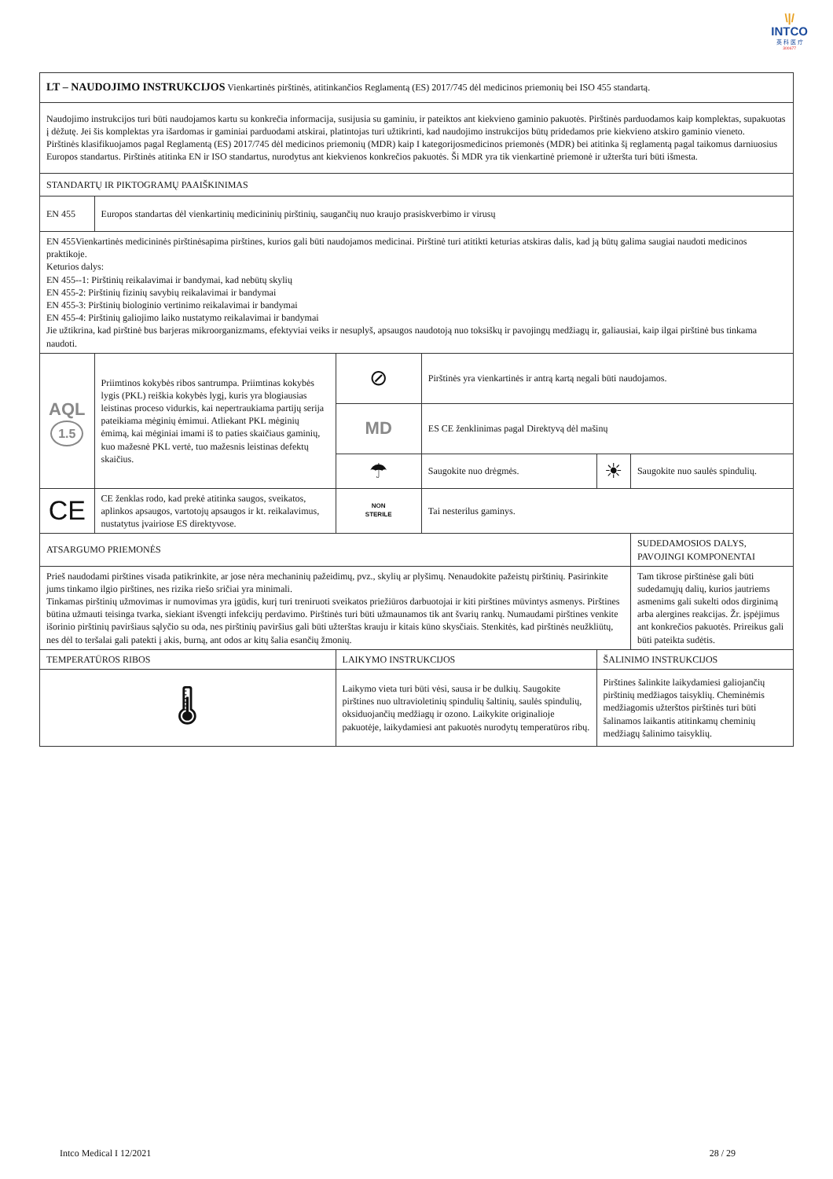\|/
INTCO
英 科 医 疗
300677
| LT – NAUDOJIMO INSTRUKCIJOS Vienkartinės pirštinės, atitinkančios Reglamentą (ES) 2017/745 dėl medicinos priemonių bei ISO 455 standartą. | | | | | |
| Naudojimo instrukcijos turi būti naudojamos kartu su konkrečia informacija, susijusia su gaminiu, ir pateiktos ant kiekvieno gaminio pakuotės. Pirštinės parduodamos kaip komplektas, supakuotas į dėžutę. Jei šis komplektas yra išardomas ir gaminiai parduodami atskirai, platintojas turi užtikrinti, kad naudojimo instrukcijos būtų pridedamos prie kiekvieno atskiro gaminio vieneto. Pirštinės klasifikuojamos pagal Reglamentą (ES) 2017/745 dėl medicinos priemonių (MDR) kaip I kategorijosmedicinos priemonės (MDR) bei atitinka šį reglamentą pagal taikomus darniuosius Europos standartus. Pirštinės atitinka EN ir ISO standartus, nurodytus ant kiekvienos konkrečios pakuotės. Ši MDR yra tik vienkartinė priemonė ir užteršta turi būti išmesta. | | | | | |
| STANDARTŲ IR PIKTOGRAMŲ PAAIŠKINIMAS | | | | | |
| EN 455 | Europos standartas dėl vienkartinių medicininių pirštinių, saugančių nuo kraujo prasiskverbimo ir virusų | | | | |
| EN 455Vienkartinės medicininės pirštinėsapima pirštines, kurios gali būti naudojamos medicinai. Pirštinė turi atitikti keturias atskiras dalis, kad ją būtų galima saugiai naudoti medicinos praktikoje. Keturios dalys: EN 455--1: Pirštinių reikalavimai ir bandymai, kad nebūtų skylių EN 455-2: Pirštinių fizinių savybių reikalavimai ir bandymai EN 455-3: Pirštinių biologinio vertinimo reikalavimai ir bandymai EN 455-4: Pirštinių galiojimo laiko nustatymo reikalavimai ir bandymai Jie užtikrina, kad pirštinė bus barjeras mikroorganizmams, efektyviai veiks ir nesuplyš, apsaugos naudotoją nuo toksiškų ir pavojingų medžiagų ir, galiausiai, kaip ilgai pirštinė bus tinkama naudoti. | | | | | |
| AQL 1.5 | Priimtinos kokybės ribos santrumpa. Priimtinas kokybės lygis (PKL) reiškia kokybės lygį, kuris yra blogiausias leistinas proceso vidurkis, kai nepertraukiama partijų serija pateikiama mėginių ėmimui. Atliekant PKL mėginių ėmimą, kai mėginiai imami iš to paties skaičiaus gaminių, kuo mažesnė PKL vertė, tuo mažesnis leistinas defektų skaičius. | ⊘ | Pirštinės yra vienkartinės ir antrą kartą negali būti naudojamos. | | |
| | | MD | ES CE ženklinimas pagal Direktyvą dėl mašinų | | |
| | | ☂ | Saugokite nuo drėgmės. | ☀ | Saugokite nuo saulės spindulių. |
| CE | CE ženklas rodo, kad prekė atitinka saugos, sveikatos, aplinkos apsaugos, vartotojų apsaugos ir kt. reikalavimus, nustatytus įvairiose ES direktyvose. | NON STERILE | Tai nesterilus gaminys. | | |
| ATSARGUMO PRIEMONĖS | | | | | SUDEDAMOSIOS DALYS, PAVOJINGI KOMPONENTAI |
| Prieš naudodami pirštines visada patikrinkite, ar jose nėra mechaninių pažeidimų, pvz., skylių ar plyšimų. Nenaudokite pažeistų pirštinių. Pasirinkite jums tinkamo ilgio pirštines, nes rizika riešo sričiai yra minimali. Tinkamas pirštinių užmovimas ir numovimas yra įgūdis, kurį turi treniruoti sveikatos priežiūros darbuotojai ir kiti pirštines mūvintys asmenys. Pirštines būtina užmauti teisinga tvarka, siekiant išvengti infekcijų perdavimo. Pirštinės turi būti užmaunamos tik ant švarių rankų. Numaudami pirštines venkite išorinio pirštinių paviršiaus sąlyčio su oda, nes pirštinių paviršius gali būti užterštas krauju ir kitais kūno skysčiais. Stenkitės, kad pirštinės neužkliūtų, nes dėl to teršalai gali patekti į akis, burną, ant odos ar kitų šalia esančių žmonių. | | | | | Tam tikrose pirštinėse gali būti sudedamųjų dalių, kurios jautriems asmenims gali sukelti odos dirginimą arba alergines reakcijas. Žr. įspėjimus ant konkrečios pakuotės. Prireikus gali būti pateikta sudėtis. |
| TEMPERATŪROS RIBOS | | LAIKYMO INSTRUKCIJOS | | ŠALINIMO INSTRUKCIJOS | |
| 🌡 | | Laikymo vieta turi būti vėsi, sausa ir be dulkių. Saugokite pirštines nuo ultravioletinių spindulių šaltinių, saulės spindulių, oksiduojančių medžiagų ir ozono. Laikykite originalioje pakuotėje, laikydamiesi ant pakuotės nurodytų temperatūros ribų. | | Pirštines šalinkite laikydamiesi galiojančių pirštinių medžiagos taisyklių. Cheminėmis medžiagomis užterštos pirštinės turi būti šalinamos laikantis atitinkamų cheminių medžiagų šalinimo taisyklių. | |
Intco Medical I 12/2021 28 / 29